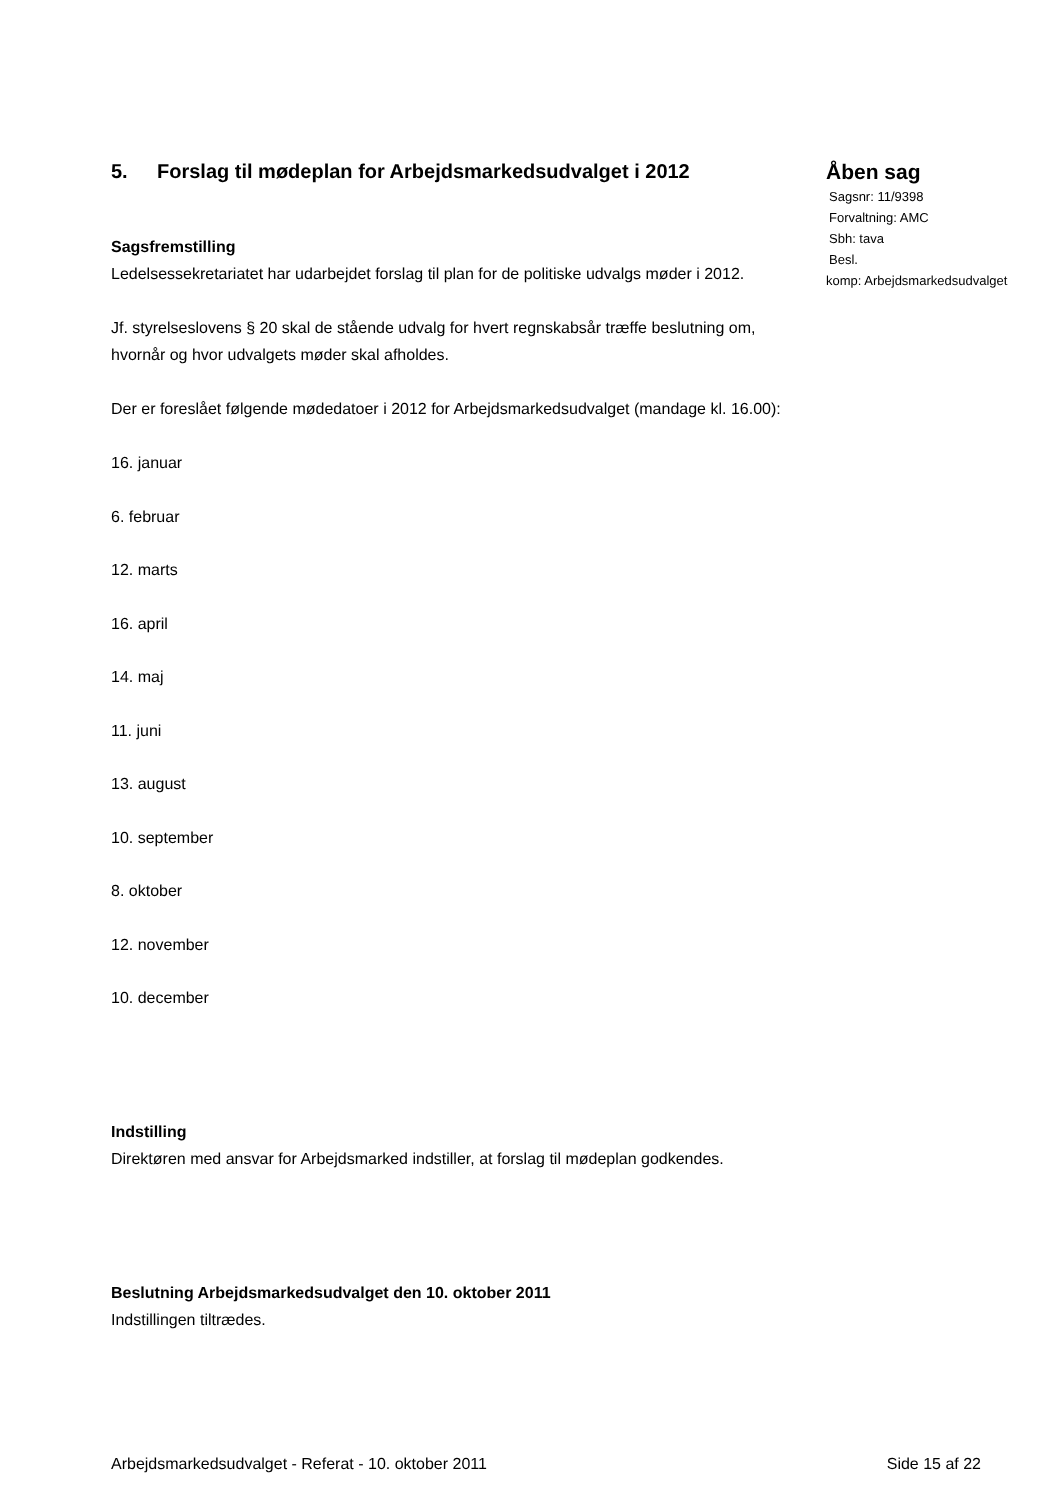5. Forslag til mødeplan for Arbejdsmarkedsudvalget i 2012
Sagsfremstilling
Ledelsessekretariatet har udarbejdet forslag til plan for de politiske udvalgs møder i 2012.
Jf. styrelseslovens § 20 skal de stående udvalg for hvert regnskabsår træffe beslutning om, hvornår og hvor udvalgets møder skal afholdes.
Der er foreslået følgende mødedatoer i 2012 for Arbejdsmarkedsudvalget (mandage kl. 16.00):
16. januar
6. februar
12. marts
16. april
14. maj
11. juni
13. august
10. september
8. oktober
12. november
10. december
Indstilling
Direktøren med ansvar for Arbejdsmarked indstiller, at forslag til mødeplan godkendes.
Beslutning Arbejdsmarkedsudvalget den 10. oktober 2011
Indstillingen tiltrædes.
Åben sag
Sagsnr: 11/9398
Forvaltning: AMC
Sbh: tava
Besl.
komp: Arbejdsmarkedsudvalget
Arbejdsmarkedsudvalget - Referat - 10. oktober 2011 Side 15 af 22